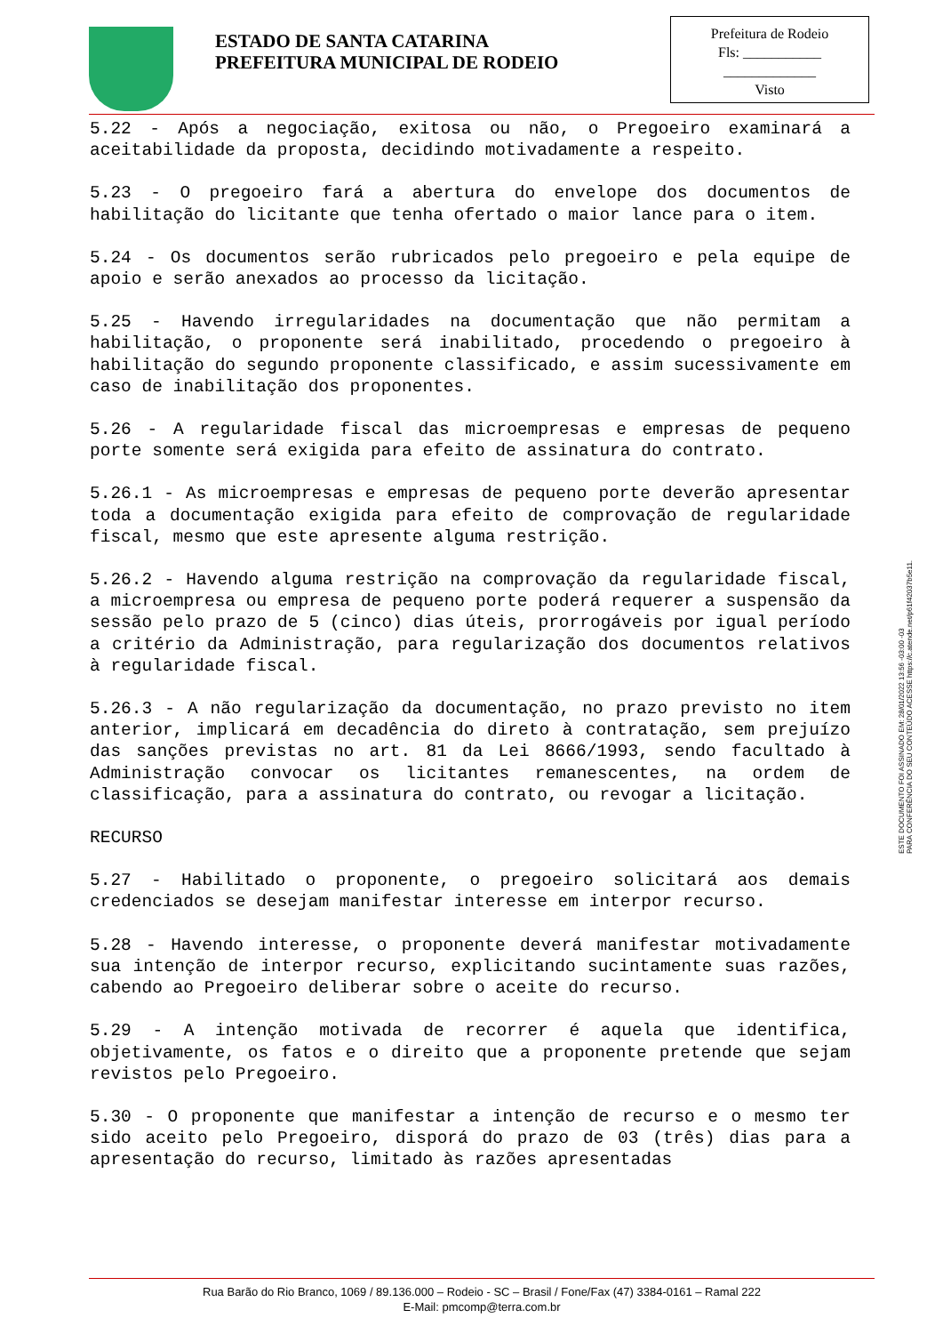ESTADO DE SANTA CATARINA
PREFEITURA MUNICIPAL DE RODEIO
Prefeitura de Rodeio
Fls: ___________
_____________
Visto
5.22 - Após a negociação, exitosa ou não, o Pregoeiro examinará a aceitabilidade da proposta, decidindo motivadamente a respeito.
5.23 - O pregoeiro fará a abertura do envelope dos documentos de habilitação do licitante que tenha ofertado o maior lance para o item.
5.24 - Os documentos serão rubricados pelo pregoeiro e pela equipe de apoio e serão anexados ao processo da licitação.
5.25 - Havendo irregularidades na documentação que não permitam a habilitação, o proponente será inabilitado, procedendo o pregoeiro à habilitação do segundo proponente classificado, e assim sucessivamente em caso de inabilitação dos proponentes.
5.26 - A regularidade fiscal das microempresas e empresas de pequeno porte somente será exigida para efeito de assinatura do contrato.
5.26.1 - As microempresas e empresas de pequeno porte deverão apresentar toda a documentação exigida para efeito de comprovação de regularidade fiscal, mesmo que este apresente alguma restrição.
5.26.2 - Havendo alguma restrição na comprovação da regularidade fiscal, a microempresa ou empresa de pequeno porte poderá requerer a suspensão da sessão pelo prazo de 5 (cinco) dias úteis, prorrogáveis por igual período a critério da Administração, para regularização dos documentos relativos à regularidade fiscal.
5.26.3 - A não regularização da documentação, no prazo previsto no item anterior, implicará em decadência do direto à contratação, sem prejuízo das sanções previstas no art. 81 da Lei 8666/1993, sendo facultado à Administração convocar os licitantes remanescentes, na ordem de classificação, para a assinatura do contrato, ou revogar a licitação.
RECURSO
5.27 - Habilitado o proponente, o pregoeiro solicitará aos demais credenciados se desejam manifestar interesse em interpor recurso.
5.28 - Havendo interesse, o proponente deverá manifestar motivadamente sua intenção de interpor recurso, explicitando sucintamente suas razões, cabendo ao Pregoeiro deliberar sobre o aceite do recurso.
5.29 - A intenção motivada de recorrer é aquela que identifica, objetivamente, os fatos e o direito que a proponente pretende que sejam revistos pelo Pregoeiro.
5.30 - O proponente que manifestar a intenção de recurso e o mesmo ter sido aceito pelo Pregoeiro, disporá do prazo de 03 (três) dias para a apresentação do recurso, limitado às razões apresentadas
ESTE DOCUMENTO FOI ASSINADO EM: 28/01/2022 13:56 -03:00 -03
PARA CONFERÊNCIA DO SEU CONTEÚDO ACESSE https://c.atende.net/p61f42037b5e11.
Rua Barão do Rio Branco, 1069 / 89.136.000 – Rodeio - SC – Brasil / Fone/Fax (47) 3384-0161 – Ramal 222
E-Mail: pmcomp@terra.com.br